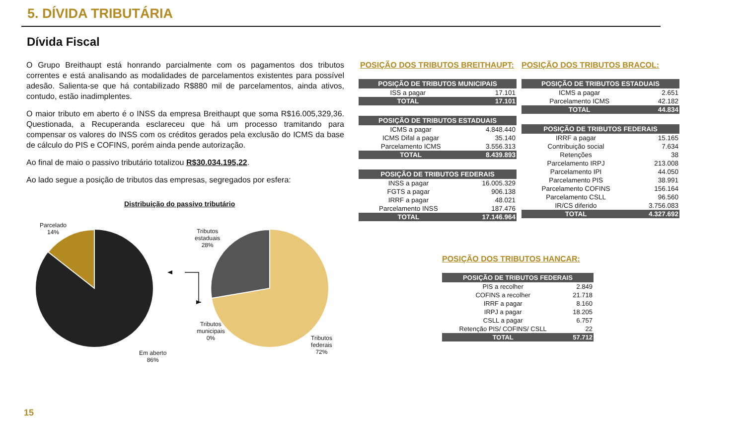5. DÍVIDA TRIBUTÁRIA
Dívida Fiscal
O Grupo Breithaupt está honrando parcialmente com os pagamentos dos tributos correntes e está analisando as modalidades de parcelamentos existentes para possível adesão. Salienta-se que há contabilizado R$880 mil de parcelamentos, ainda ativos, contudo, estão inadimplentes.
O maior tributo em aberto é o INSS da empresa Breithaupt que soma R$16.005,329,36. Questionada, a Recuperanda esclareceu que há um processo tramitando para compensar os valores do INSS com os créditos gerados pela exclusão do ICMS da base de cálculo do PIS e COFINS, porém ainda pende autorização.
Ao final de maio o passivo tributário totalizou R$30.034.195,22.
Ao lado segue a posição de tributos das empresas, segregados por esfera:
Distribuição do passivo tributário
Parcelado
14%
Em aberto
86%
Tributos
estaduais
28%
Tributos
municipais
0%
Tributos
federais
72%
POSIÇÃO DOS TRIBUTOS BREITHAUPT:
| POSIÇÃO DE TRIBUTOS MUNICIPAIS | |
| --- | --- |
| ISS a pagar | 17.101 |
| TOTAL | 17.101 |
| POSIÇÃO DE TRIBUTOS ESTADUAIS | |
| --- | --- |
| ICMS a pagar | 4.848.440 |
| ICMS Difal a pagar | 35.140 |
| Parcelamento ICMS | 3.556.313 |
| TOTAL | 8.439.893 |
| POSIÇÃO DE TRIBUTOS FEDERAIS | |
| --- | --- |
| INSS a pagar | 16.005.329 |
| FGTS a pagar | 906.138 |
| IRRF a pagar | 48.021 |
| Parcelamento INSS | 187.476 |
| TOTAL | 17.146.964 |
POSIÇÃO DOS TRIBUTOS BRACOL:
| POSIÇÃO DE TRIBUTOS ESTADUAIS | |
| --- | --- |
| ICMS a pagar | 2.651 |
| Parcelamento ICMS | 42.182 |
| TOTAL | 44.834 |
| POSIÇÃO DE TRIBUTOS FEDERAIS | |
| --- | --- |
| IRRF a pagar | 15.165 |
| Contribuição social | 7.634 |
| Retenções | 38 |
| Parcelamento IRPJ | 213.008 |
| Parcelamento IPI | 44.050 |
| Parcelamento PIS | 38.991 |
| Parcelamento COFINS | 156.164 |
| Parcelamento CSLL | 96.560 |
| IR/CS diferido | 3.756.083 |
| TOTAL | 4.327.692 |
POSIÇÃO DOS TRIBUTOS HANCAR:
| POSIÇÃO DE TRIBUTOS FEDERAIS | |
| --- | --- |
| PIS a recolher | 2.849 |
| COFINS a recolher | 21.718 |
| IRRF a pagar | 8.160 |
| IRPJ a pagar | 18.205 |
| CSLL a pagar | 6.757 |
| Retenção PIS/ COFINS/ CSLL | 22 |
| TOTAL | 57.712 |
15